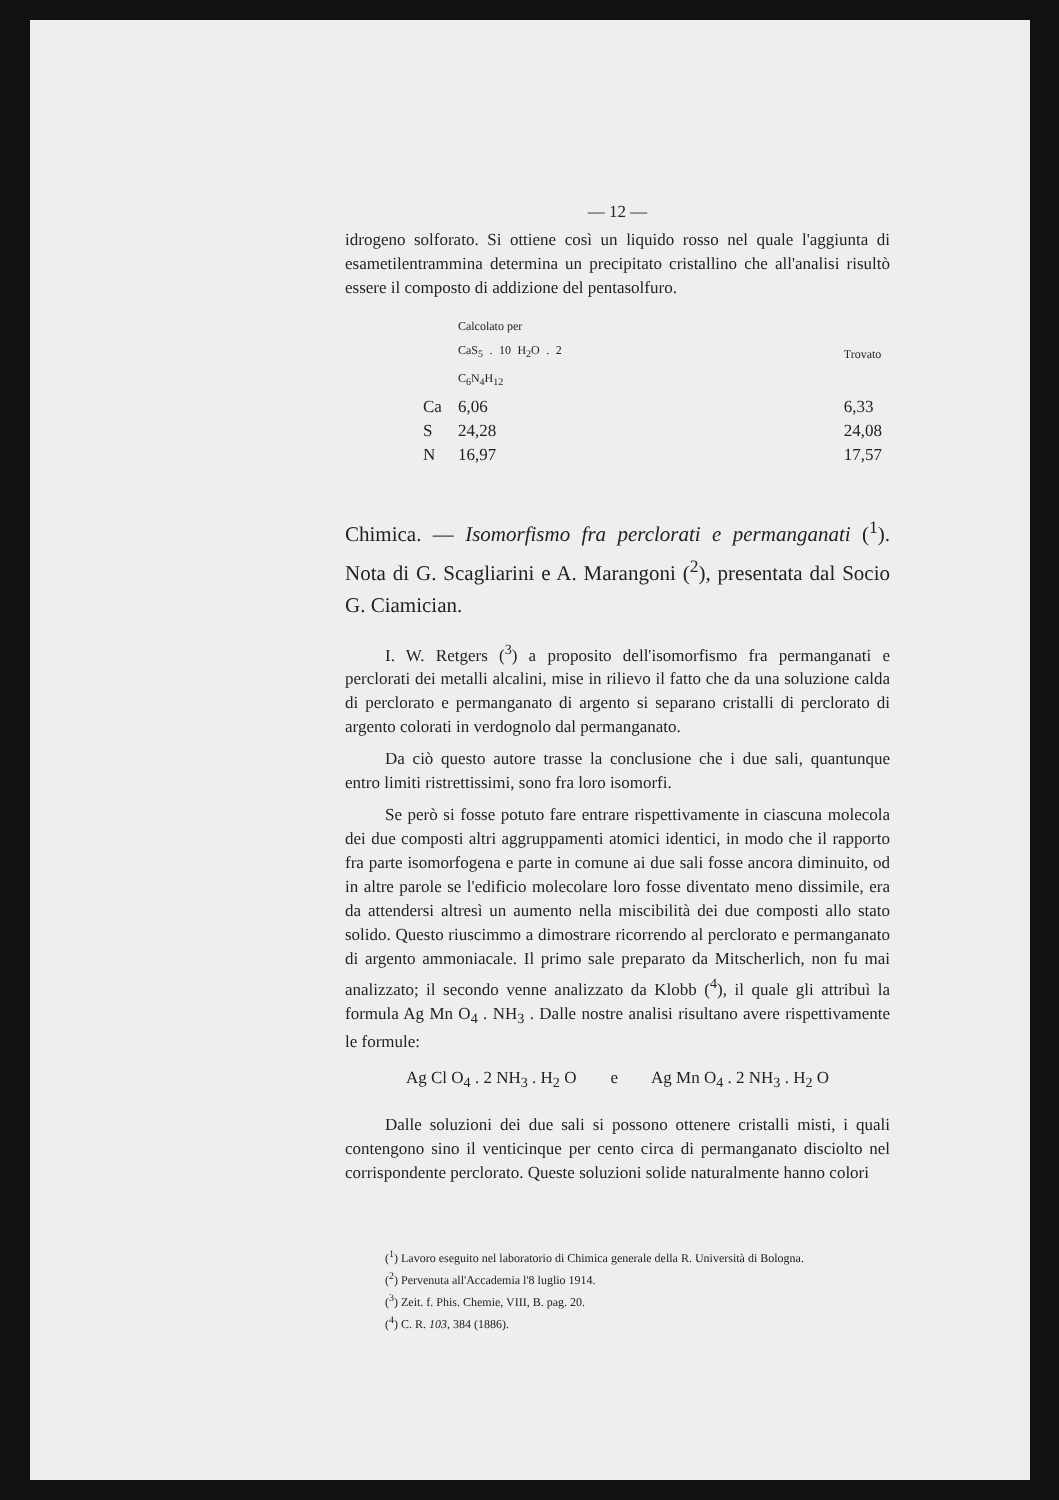— 12 —
idrogeno solforato. Si ottiene così un liquido rosso nel quale l'aggiunta di esametilentrammina determina un precipitato cristallino che all'analisi risultò essere il composto di addizione del pentasolfuro.
| | Calcolato per CaS<sub>5</sub> . 10 H<sub>2</sub>O . 2 C<sub>6</sub>N<sub>4</sub>H<sub>12</sub> | | Trovato |
| Ca | 6,06 | | 6,33 |
| S | 24,28 | | 24,08 |
| N | 16,97 | | 17,57 |
Chimica. — Isomorfismo fra perclorati e permanganati (<sup>1</sup>). Nota di G. Scagliarini e A. Marangoni (<sup>2</sup>), presentata dal Socio G. Ciamician.
I. W. Retgers (<sup>3</sup>) a proposito dell'isomorfismo fra permanganati e perclorati dei metalli alcalini, mise in rilievo il fatto che da una soluzione calda di perclorato e permanganato di argento si separano cristalli di perclorato di argento colorati in verdognolo dal permanganato.
Da ciò questo autore trasse la conclusione che i due sali, quantunque entro limiti ristrettissimi, sono fra loro isomorfi.
Se però si fosse potuto fare entrare rispettivamente in ciascuna molecola dei due composti altri aggruppamenti atomici identici, in modo che il rapporto fra parte isomorfogena e parte in comune ai due sali fosse ancora diminuito, od in altre parole se l'edificio molecolare loro fosse diventato meno dissimile, era da attendersi altresì un aumento nella miscibilità dei due composti allo stato solido. Questo riuscimmo a dimostrare ricorrendo al perclorato e permanganato di argento ammoniacale. Il primo sale preparato da Mitscherlich, non fu mai analizzato; il secondo venne analizzato da Klobb (<sup>4</sup>), il quale gli attribuì la formula Ag Mn O<sub>4</sub> . NH<sub>3</sub> . Dalle nostre analisi risultano avere rispettivamente le formule:
Ag Cl O<sub>4</sub> . 2 NH<sub>3</sub> . H<sub>2</sub> O e Ag Mn O<sub>4</sub> . 2 NH<sub>3</sub> . H<sub>2</sub> O
Dalle soluzioni dei due sali si possono ottenere cristalli misti, i quali contengono sino il venticinque per cento circa di permanganato disciolto nel corrispondente perclorato. Queste soluzioni solide naturalmente hanno colori
(<sup>1</sup>) Lavoro eseguito nel laboratorio di Chimica generale della R. Università di Bologna.
(<sup>2</sup>) Pervenuta all'Accademia l'8 luglio 1914.
(<sup>3</sup>) Zeit. f. Phis. Chemie, VIII, B. pag. 20.
(<sup>4</sup>) C. R. 103, 384 (1886).